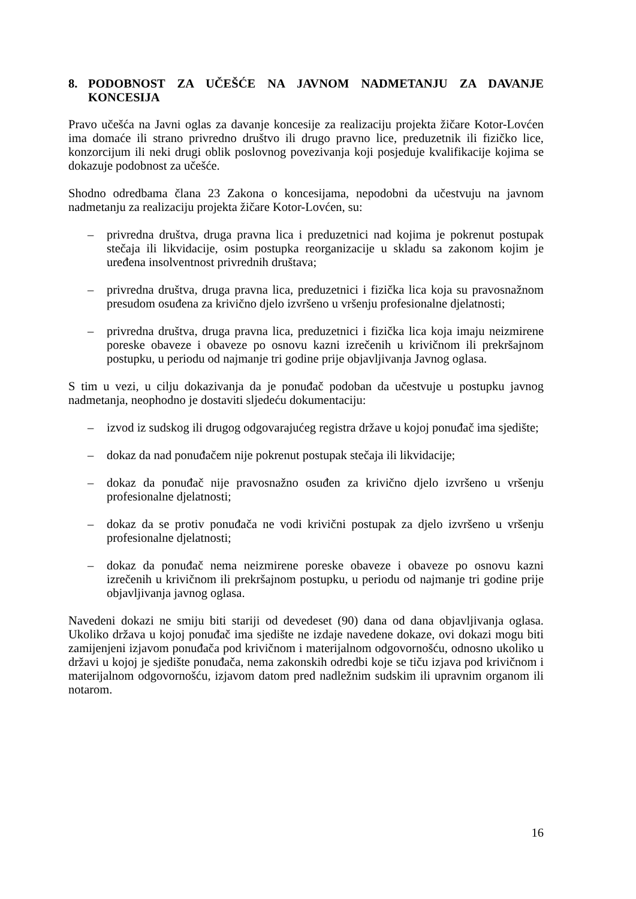8. PODOBNOST ZA UČEŠĆE NA JAVNOM NADMETANJU ZA DAVANJE
KONCESIJA
Pravo učešća na Javni oglas za davanje koncesije za realizaciju projekta žičare Kotor-Lovćen ima domaće ili strano privredno društvo ili drugo pravno lice, preduzetnik ili fizičko lice, konzorcijum ili neki drugi oblik poslovnog povezivanja koji posjeduje kvalifikacije kojima se dokazuje podobnost za učešće.
Shodno odredbama člana 23 Zakona o koncesijama, nepodobni da učestvuju na javnom nadmetanju za realizaciju projekta žičare Kotor-Lovćen, su:
– privredna društva, druga pravna lica i preduzetnici nad kojima je pokrenut postupak stečaja ili likvidacije, osim postupka reorganizacije u skladu sa zakonom kojim je uređena insolventnost privrednih društava;
– privredna društva, druga pravna lica, preduzetnici i fizička lica koja su pravosnažnom presudom osuđena za krivično djelo izvršeno u vršenju profesionalne djelatnosti;
– privredna društva, druga pravna lica, preduzetnici i fizička lica koja imaju neizmirene poreske obaveze i obaveze po osnovu kazni izrečenih u krivičnom ili prekršajnom postupku, u periodu od najmanje tri godine prije objavljivanja Javnog oglasa.
S tim u vezi, u cilju dokazivanja da je ponuđač podoban da učestvuje u postupku javnog nadmetanja, neophodno je dostaviti sljedeću dokumentaciju:
– izvod iz sudskog ili drugog odgovarajućeg registra države u kojoj ponuđač ima sjedište;
– dokaz da nad ponuđačem nije pokrenut postupak stečaja ili likvidacije;
– dokaz da ponuđač nije pravosnažno osuđen za krivično djelo izvršeno u vršenju profesionalne djelatnosti;
– dokaz da se protiv ponuđača ne vodi krivični postupak za djelo izvršeno u vršenju profesionalne djelatnosti;
– dokaz da ponuđač nema neizmirene poreske obaveze i obaveze po osnovu kazni izrečenih u krivičnom ili prekršajnom postupku, u periodu od najmanje tri godine prije objavljivanja javnog oglasa.
Navedeni dokazi ne smiju biti stariji od devedeset (90) dana od dana objavljivanja oglasa. Ukoliko država u kojoj ponuđač ima sjedište ne izdaje navedene dokaze, ovi dokazi mogu biti zamijenjeni izjavom ponuđača pod krivičnom i materijalnom odgovornošću, odnosno ukoliko u državi u kojoj je sjedište ponuđača, nema zakonskih odredbi koje se tiču izjava pod krivičnom i materijalnom odgovornošću, izjavom datom pred nadležnim sudskim ili upravnim organom ili notarom.
16